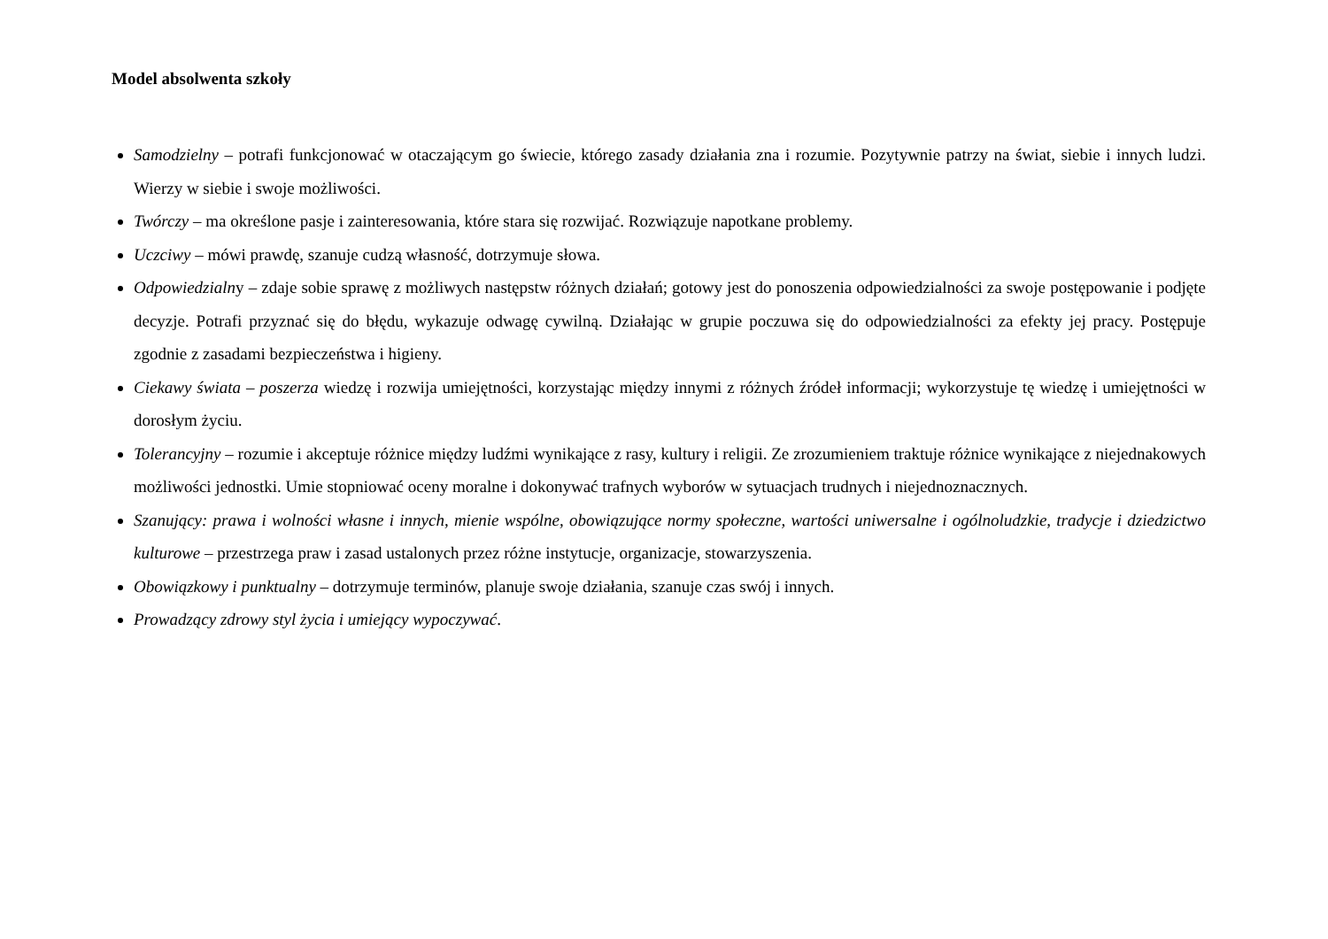Model absolwenta szkoły
Samodzielny – potrafi funkcjonować w otaczającym go świecie, którego zasady działania zna i rozumie. Pozytywnie patrzy na świat, siebie i innych ludzi. Wierzy w siebie i swoje możliwości.
Twórczy – ma określone pasje i zainteresowania, które stara się rozwijać. Rozwiązuje napotkane problemy.
Uczciwy – mówi prawdę, szanuje cudzą własność, dotrzymuje słowa.
Odpowiedzialny – zdaje sobie sprawę z możliwych następstw różnych działań; gotowy jest do ponoszenia odpowiedzialności za swoje postępowanie i podjęte decyzje. Potrafi przyznać się do błędu, wykazuje odwagę cywilną. Działając w grupie poczuwa się do odpowiedzialności za efekty jej pracy. Postępuje zgodnie z zasadami bezpieczeństwa i higieny.
Ciekawy świata – poszerza wiedzę i rozwija umiejętności, korzystając między innymi z różnych źródeł informacji; wykorzystuje tę wiedzę i umiejętności w dorosłym życiu.
Tolerancyjny – rozumie i akceptuje różnice między ludźmi wynikające z rasy, kultury i religii. Ze zrozumieniem traktuje różnice wynikające z niejednakowych możliwości jednostki. Umie stopniować oceny moralne i dokonywać trafnych wyborów w sytuacjach trudnych i niejednoznacznych.
Szanujący: prawa i wolności własne i innych, mienie wspólne, obowiązujące normy społeczne, wartości uniwersalne i ogólnoludzkie, tradycje i dziedzictwo kulturowe – przestrzega praw i zasad ustalonych przez różne instytucje, organizacje, stowarzyszenia.
Obowiązkowy i punktualny – dotrzymuje terminów, planuje swoje działania, szanuje czas swój i innych.
Prowadzący zdrowy styl życia i umiejący wypoczywać.